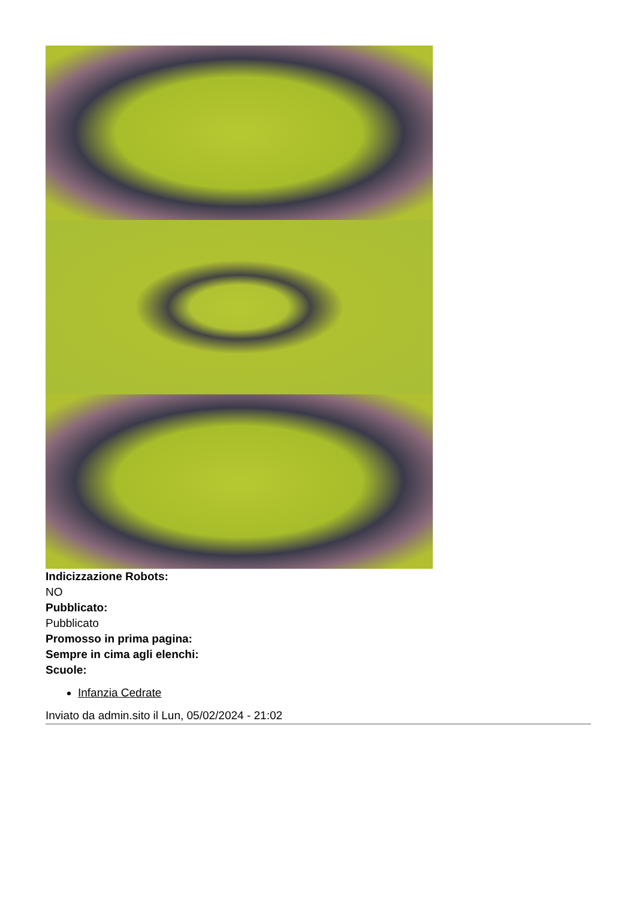Indicizzazione Robots:
NO
Pubblicato:
Pubblicato
Promosso in prima pagina:
Sempre in cima agli elenchi:
Scuole:
Infanzia Cedrate
Inviato da admin.sito il Lun, 05/02/2024 - 21:02